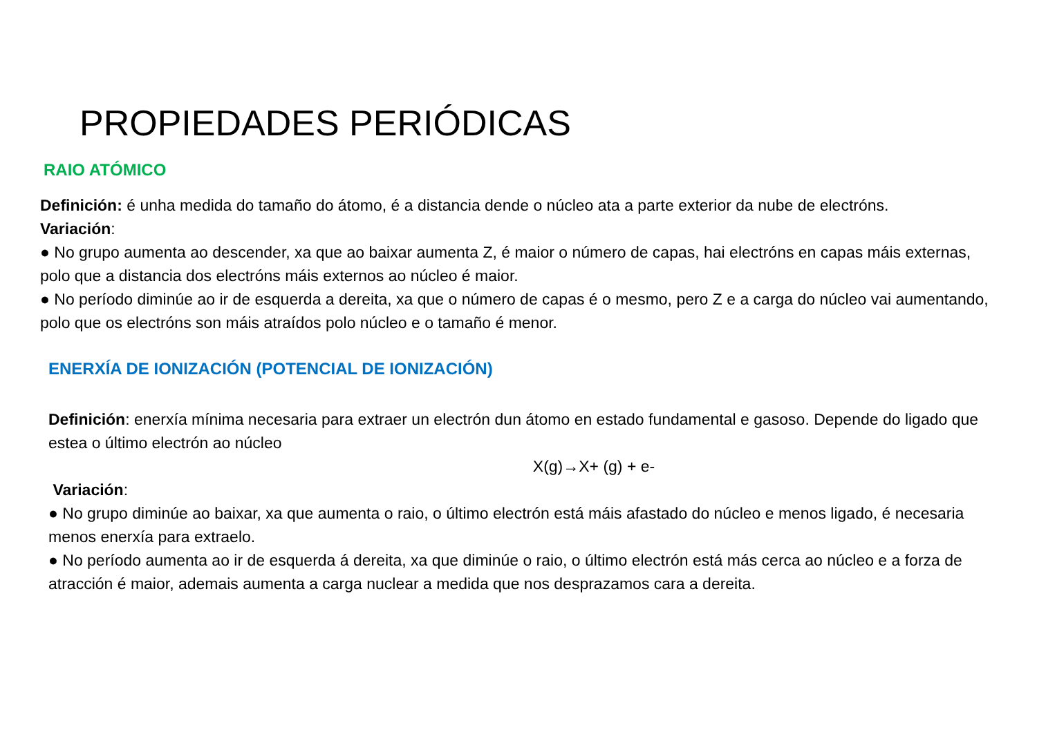PROPIEDADES PERIÓDICAS
RAIO ATÓMICO
Definición: é unha medida do tamaño do átomo, é a distancia dende o núcleo ata a parte exterior da nube de electróns.
Variación:
● No grupo aumenta ao descender, xa que ao baixar aumenta Z, é maior o número de capas, hai electróns en capas máis externas, polo que a distancia dos electróns máis externos ao núcleo é maior.
● No período diminúe ao ir de esquerda a dereita, xa que o número de capas é o mesmo, pero Z e a carga do núcleo vai aumentando, polo que os electróns son máis atraídos polo núcleo e o tamaño é menor.
ENERXÍA DE IONIZACIÓN (POTENCIAL DE IONIZACIÓN)
Definición: enerxía mínima necesaria para extraer un electrón dun átomo en estado fundamental e gasoso. Depende do ligado que estea o último electrón ao núcleo
X(g)→X+ (g) + e-
Variación:
● No grupo diminúe ao baixar, xa que aumenta o raio, o último electrón está máis afastado do núcleo e menos ligado, é necesaria menos enerxía para extraelo.
● No período aumenta ao ir de esquerda á dereita, xa que diminúe o raio, o último electrón está más cerca ao núcleo e a forza de atracción é maior, ademais aumenta a carga nuclear a medida que nos desprazamos cara a dereita.